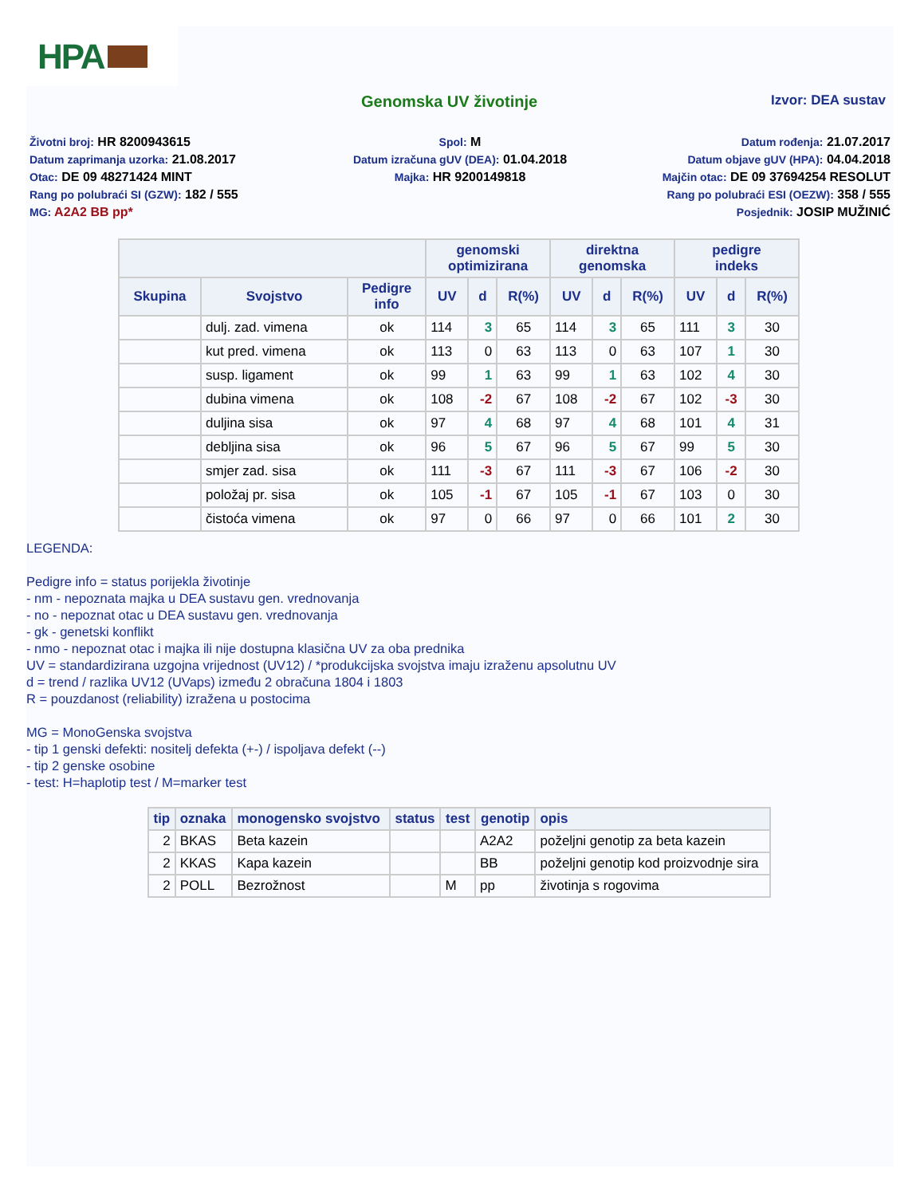HPA
Genomska UV životinje
Izvor: DEA sustav
Životni broj: HR 8200943615
Datum zaprimanja uzorka: 21.08.2017
Otac: DE 09 48271424 MINT
Rang po polubraći SI (GZW): 182 / 555
MG: A2A2 BB pp*
Spol: M
Datum izračuna gUV (DEA): 01.04.2018
Majka: HR 9200149818
Datum rođenja: 21.07.2017
Datum objave gUV (HPA): 04.04.2018
Majčin otac: DE 09 37694254 RESOLUT
Rang po polubraći ESI (OEZW): 358 / 555
Posjednik: JOSIP MUŽINIĆ
| | | | genomski optimizirana | | | direktna genomska | | | pedigre indeks | | |
| --- | --- | --- | --- | --- | --- | --- | --- | --- | --- | --- | --- |
| Skupina | Svojstvo | Pedigre info | UV | d | R(%) | UV | d | R(%) | UV | d | R(%) |
| | dulj. zad. vimena | ok | 114 | 3 | 65 | 114 | 3 | 65 | 111 | 3 | 30 |
| | kut pred. vimena | ok | 113 | 0 | 63 | 113 | 0 | 63 | 107 | 1 | 30 |
| | susp. ligament | ok | 99 | 1 | 63 | 99 | 1 | 63 | 102 | 4 | 30 |
| | dubina vimena | ok | 108 | -2 | 67 | 108 | -2 | 67 | 102 | -3 | 30 |
| | duljina sisa | ok | 97 | 4 | 68 | 97 | 4 | 68 | 101 | 4 | 31 |
| | debljina sisa | ok | 96 | 5 | 67 | 96 | 5 | 67 | 99 | 5 | 30 |
| | smjer zad. sisa | ok | 111 | -3 | 67 | 111 | -3 | 67 | 106 | -2 | 30 |
| | položaj pr. sisa | ok | 105 | -1 | 67 | 105 | -1 | 67 | 103 | 0 | 30 |
| | čistoća vimena | ok | 97 | 0 | 66 | 97 | 0 | 66 | 101 | 2 | 30 |
LEGENDA:
Pedigre info = status porijekla životinje
- nm - nepoznata majka u DEA sustavu gen. vrednovanja
- no - nepoznat otac u DEA sustavu gen. vrednovanja
- gk - genetski konflikt
- nmo - nepoznat otac i majka ili nije dostupna klasična UV za oba prednika
UV = standardizirana uzgojna vrijednost (UV12) / *produkcijska svojstva imaju izraženu apsolutnu UV
d = trend / razlika UV12 (UVaps) između 2 obračuna 1804 i 1803
R = pouzdanost (reliability) izražena u postocima
MG = MonoGenska svojstva
- tip 1 genski defekti: nositelj defekta (+-) / ispoljava defekt (--)
- tip 2 genske osobine
- test: H=haplotip test / M=marker test
| tip | oznaka | monogensko svojstvo | status | test | genotip | opis |
| --- | --- | --- | --- | --- | --- | --- |
| 2 | BKAS | Beta kazein | | | A2A2 | poželjni genotip za beta kazein |
| 2 | KKAS | Kapa kazein | | | BB | poželjni genotip kod proizvodnje sira |
| 2 | POLL | Bezrožnost | | M | pp | životinja s rogovima |